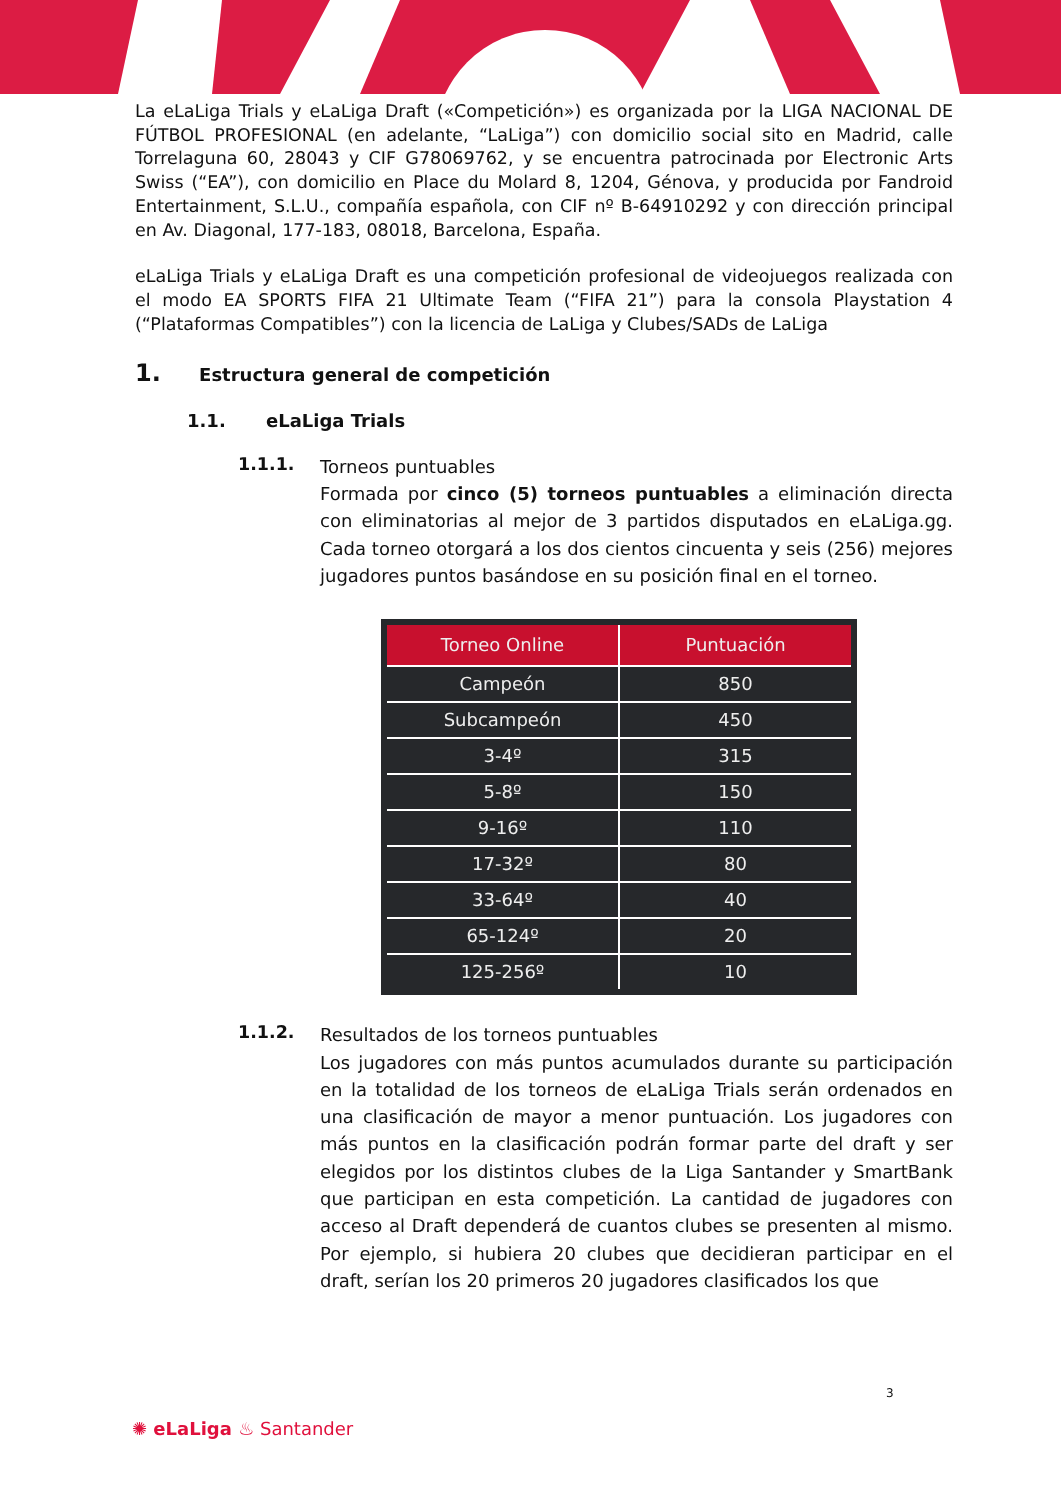La eLaLiga Trials y eLaLiga Draft («Competición») es organizada por la LIGA NACIONAL DE FÚTBOL PROFESIONAL (en adelante, “LaLiga”) con domicilio social sito en Madrid, calle Torrelaguna 60, 28043 y CIF G78069762, y se encuentra patrocinada por Electronic Arts Swiss (“EA”), con domicilio en Place du Molard 8, 1204, Génova, y producida por Fandroid Entertainment, S.L.U., compañía española, con CIF nº B-64910292 y con dirección principal en Av. Diagonal, 177-183, 08018, Barcelona, España.
eLaLiga Trials y eLaLiga Draft es una competición profesional de videojuegos realizada con el modo EA SPORTS FIFA 21 Ultimate Team (“FIFA 21”) para la consola Playstation 4 (“Plataformas Compatibles”) con la licencia de LaLiga y Clubes/SADs de LaLiga
1. Estructura general de competición
1.1. eLaLiga Trials
1.1.1.
Torneos puntuables
Formada por cinco (5) torneos puntuables a eliminación directa con eliminatorias al mejor de 3 partidos disputados en eLaLiga.gg. Cada torneo otorgará a los dos cientos cincuenta y seis (256) mejores jugadores puntos basándose en su posición final en el torneo.
| Torneo Online | Puntuación |
| --- | --- |
| Campeón | 850 |
| Subcampeón | 450 |
| 3-4º | 315 |
| 5-8º | 150 |
| 9-16º | 110 |
| 17-32º | 80 |
| 33-64º | 40 |
| 65-124º | 20 |
| 125-256º | 10 |
1.1.2.
Resultados de los torneos puntuables
Los jugadores con más puntos acumulados durante su participación en la totalidad de los torneos de eLaLiga Trials serán ordenados en una clasificación de mayor a menor puntuación. Los jugadores con más puntos en la clasificación podrán formar parte del draft y ser elegidos por los distintos clubes de la Liga Santander y SmartBank que participan en esta competición. La cantidad de jugadores con acceso al Draft dependerá de cuantos clubes se presenten al mismo. Por ejemplo, si hubiera 20 clubes que decidieran participar en el draft, serían los 20 primeros 20 jugadores clasificados los que
3
✺ eLaLiga ♨ Santander